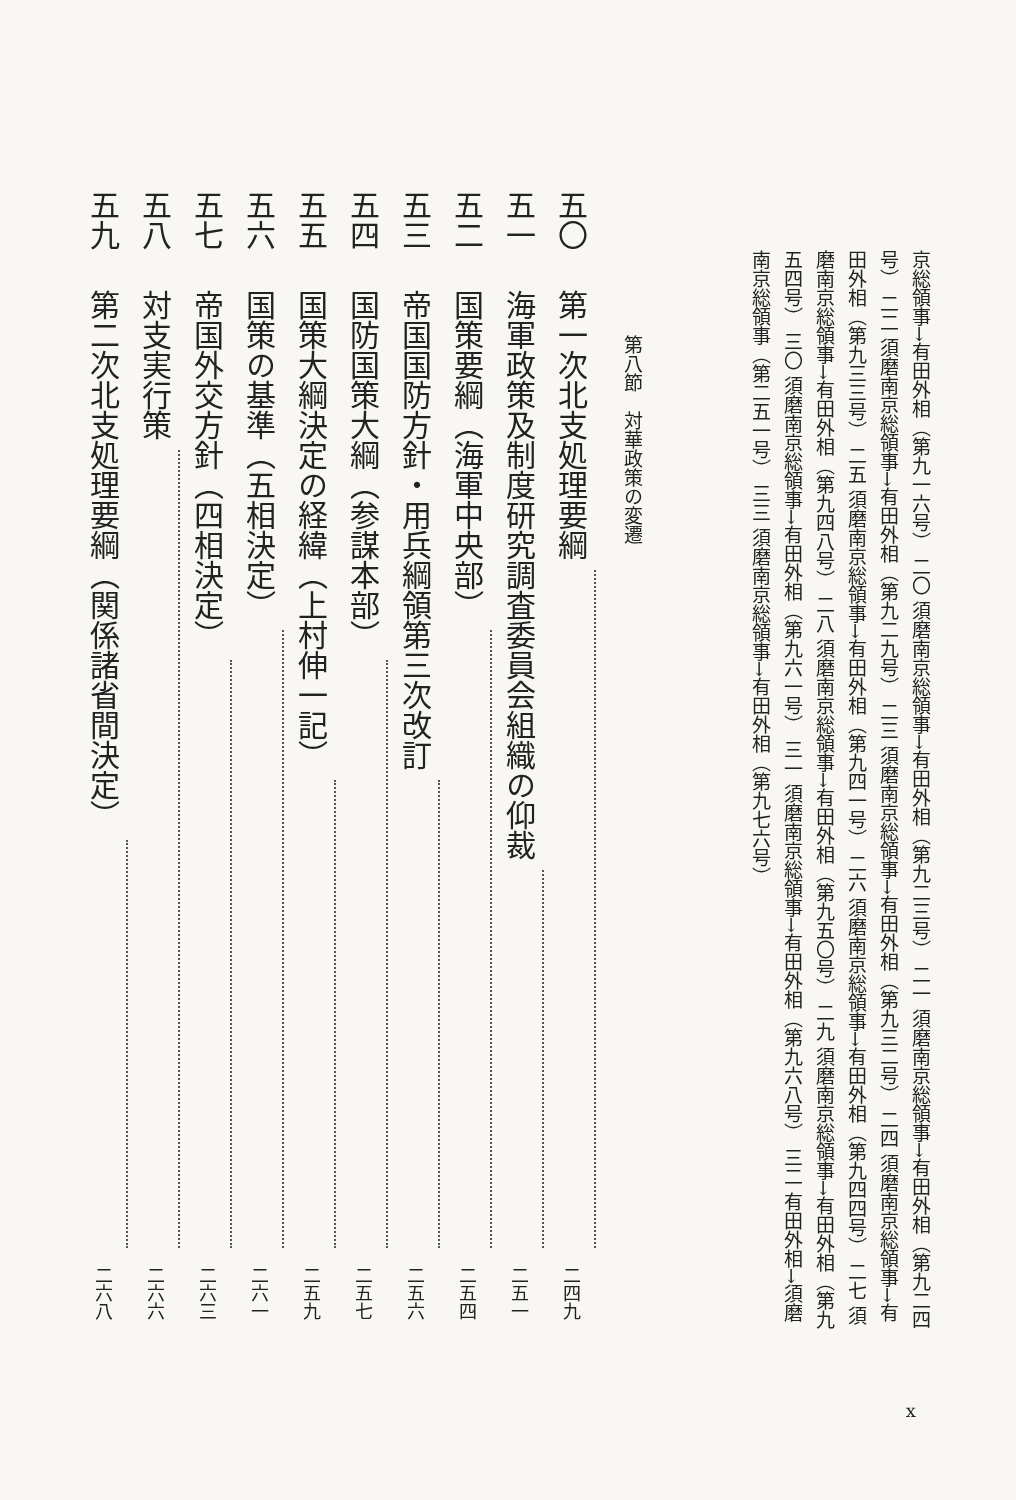京総領事→有田外相（第九一六号） 二〇 須磨南京総領事→有田外相（第九二三号） 二一 須磨南京総領事→有田外相（第九二四号） 二二 須磨南京総領事→有田外相（第九二九号） 二三 須磨南京総領事→有田外相（第九三二号） 二四 須磨南京総領事→有田外相（第九三三号） 二五 須磨南京総領事→有田外相（第九四一号） 二六 須磨南京総領事→有田外相（第九四四号） 二七 須磨南京総領事→有田外相（第九四八号） 二八 須磨南京総領事→有田外相（第九五〇号） 二九 須磨南京総領事→有田外相（第九五四号） 三〇 須磨南京総領事→有田外相（第九六一号） 三一 須磨南京総領事→有田外相（第九六八号） 三二 有田外相→須磨南京総領事（第二五一号） 三三 須磨南京総領事→有田外相（第九七六号）
第八節　対華政策の変遷
五〇 第一次北支処理要綱 二四九
五一 海軍政策及制度研究調査委員会組織の仰裁 二五一
五二 国策要綱（海軍中央部） 二五四
五三 帝国国防方針・用兵綱領第三次改訂 二五六
五四 国防国策大綱（参謀本部） 二五七
五五 国策大綱決定の経緯（上村伸一記） 二五九
五六 国策の基準（五相決定） 二六一
五七 帝国外交方針（四相決定） 二六三
五八 対支実行策 二六六
五九 第二次北支処理要綱（関係諸省間決定） 二六八
x